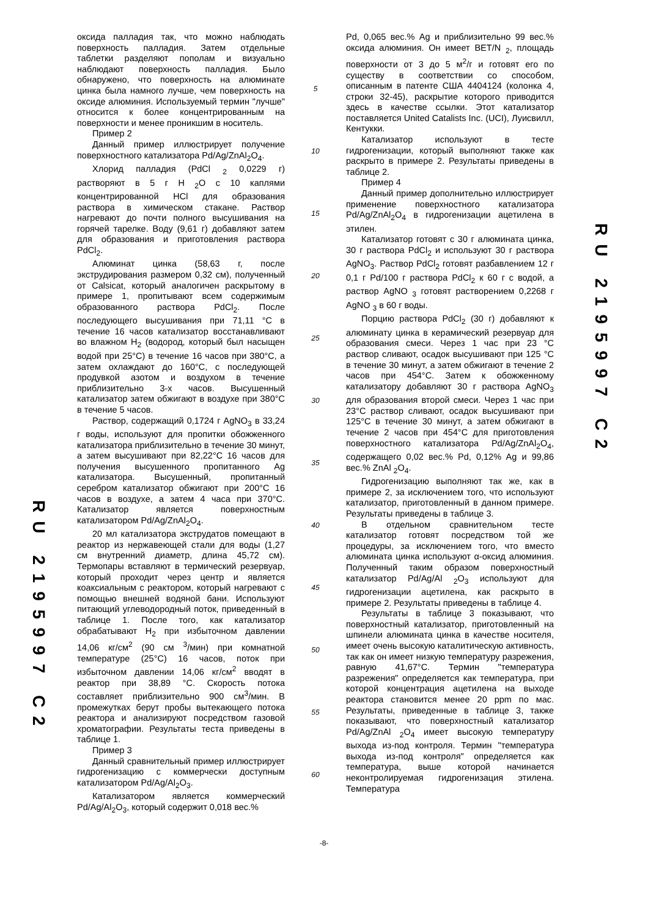RU 2195997 C2
оксида палладия так, что можно наблюдать поверхность палладия. Затем отдельные таблетки разделяют пополам и визуально наблюдают поверхность палладия. Было обнаружено, что поверхность на алюминате цинка была намного лучше, чем поверхность на оксиде алюминия. Используемый термин "лучше" относится к более концентрированным на поверхности и менее проникшим в носитель.
Пример 2
Данный пример иллюстрирует получение поверхностного катализатора Pd/Ag/ZnAl<sub>2</sub>O<sub>4</sub>.
Хлорид палладия (PdCl <sub>2</sub> 0,0229 г) растворяют в 5 г H <sub>2</sub>O с 10 каплями концентрированной HCl для образования раствора в химическом стакане. Раствор нагревают до почти полного высушивания на горячей тарелке. Воду (9,61 г) добавляют затем для образования и приготовления раствора PdCl<sub>2</sub>.
Алюминат цинка (58,63 г, после экструдирования размером 0,32 см), полученный от Calsicat, который аналогичен раскрытому в примере 1, пропитывают всем содержимым образованного раствора PdCl<sub>2</sub>. После последующего высушивания при 71,11 °C в течение 16 часов катализатор восстанавливают во влажном H<sub>2</sub> (водород, который был насыщен водой при 25°C) в течение 16 часов при 380°C, а затем охлаждают до 160°C, с последующей продувкой азотом и воздухом в течение приблизительно 3-х часов. Высушенный катализатор затем обжигают в воздухе при 380°C в течение 5 часов.
Раствор, содержащий 0,1724 г AgNO<sub>3</sub> в 33,24 г воды, используют для пропитки обожженного катализатора приблизительно в течение 30 минут, а затем высушивают при 82,22°C 16 часов для получения высушенного пропитанного Ag катализатора. Высушенный, пропитанный серебром катализатор обжигают при 200°C 16 часов в воздухе, а затем 4 часа при 370°C. Катализатор является поверхностным катализатором Pd/Ag/ZnAl<sub>2</sub>O<sub>4</sub>.
20 мл катализатора экструдатов помещают в реактор из нержавеющей стали для воды (1,27 см внутренний диаметр, длина 45,72 см). Термопары вставляют в термический резервуар, который проходит через центр и является коаксиальным с реактором, который нагревают с помощью внешней водяной бани. Используют питающий углеводородный поток, приведенный в таблице 1. После того, как катализатор обрабатывают H<sub>2</sub> при избыточном давлении 14,06 кг/см<sup>2</sup> (90 см <sup>3</sup>/мин) при комнатной температуре (25°C) 16 часов, поток при избыточном давлении 14,06 кг/см<sup>2</sup> вводят в реактор при 38,89 °C. Скорость потока составляет приблизительно 900 см<sup>3</sup>/мин. В промежутках берут пробы вытекающего потока реактора и анализируют посредством газовой хроматографии. Результаты теста приведены в таблице 1.
Пример 3
Данный сравнительный пример иллюстрирует гидрогенизацию с коммерчески доступным катализатором Pd/Ag/Al<sub>2</sub>O<sub>3</sub>.
Катализатором является коммерческий Pd/Ag/Al<sub>2</sub>O<sub>3</sub>, который содержит 0,018 вес.%
5
10
15
20
25
30
35
40
45
50
55
60
Pd, 0,065 вес.% Ag и приблизительно 99 вес.% оксида алюминия. Он имеет BET/N <sub>2</sub>, площадь поверхности от 3 до 5 м<sup>2</sup>/г и готовят его по существу в соответствии со способом, описанным в патенте США 4404124 (колонка 4, строки 32-45), раскрытие которого приводится здесь в качестве ссылки. Этот катализатор поставляется United Catalists Inc. (UCI), Луисвилл, Кентукки.
Катализатор используют в тесте гидрогенизации, который выполняют также как раскрыто в примере 2. Результаты приведены в таблице 2.
Пример 4
Данный пример дополнительно иллюстрирует применение поверхностного катализатора Pd/Ag/ZnAl<sub>2</sub>O<sub>4</sub> в гидрогенизации ацетилена в этилен.
Катализатор готовят с 30 г алюмината цинка, 30 г раствора PdCl<sub>2</sub> и используют 30 г раствора AgNO<sub>3</sub>. Раствор PdCl<sub>2</sub> готовят разбавлением 12 г 0,1 г Pd/100 г раствора PdCl<sub>2</sub> к 60 г с водой, а раствор AgNO <sub>3</sub> готовят растворением 0,2268 г AgNO <sub>3</sub> в 60 г воды.
Порцию раствора PdCl<sub>2</sub> (30 г) добавляют к алюминату цинка в керамический резервуар для образования смеси. Через 1 час при 23 °C раствор сливают, осадок высушивают при 125 °C в течение 30 минут, а затем обжигают в течение 2 часов при 454°C. Затем к обожженному катализатору добавляют 30 г раствора AgNO<sub>3</sub> для образования второй смеси. Через 1 час при 23°C раствор сливают, осадок высушивают при 125°C в течение 30 минут, а затем обжигают в течение 2 часов при 454°C для приготовления поверхностного катализатора Pd/Ag/ZnAl<sub>2</sub>O<sub>4</sub>, содержащего 0,02 вес.% Pd, 0,12% Ag и 99,86 вес.% ZnAl <sub>2</sub>O<sub>4</sub>.
Гидрогенизацию выполняют так же, как в примере 2, за исключением того, что используют катализатор, приготовленный в данном примере. Результаты приведены в таблице 3.
В отдельном сравнительном тесте катализатор готовят посредством той же процедуры, за исключением того, что вместо алюмината цинка используют α-оксид алюминия. Полученный таким образом поверхностный катализатор Pd/Ag/Al <sub>2</sub>O<sub>3</sub> используют для гидрогенизации ацетилена, как раскрыто в примере 2. Результаты приведены в таблице 4.
Результаты в таблице 3 показывают, что поверхностный катализатор, приготовленный на шпинели алюмината цинка в качестве носителя, имеет очень высокую каталитическую активность, так как он имеет низкую температуру разрежения, равную 41,67°C. Термин "температура разрежения" определяется как температура, при которой концентрация ацетилена на выходе реактора становится менее 20 ppm по мас. Результаты, приведенные в таблице 3, также показывают, что поверхностный катализатор Pd/Ag/ZnAl <sub>2</sub>O<sub>4</sub> имеет высокую температуру выхода из-под контроля. Термин "температура выхода из-под контроля" определяется как температура, выше которой начинается неконтролируемая гидрогенизация этилена. Температура
RU 2195997 C2
-8-